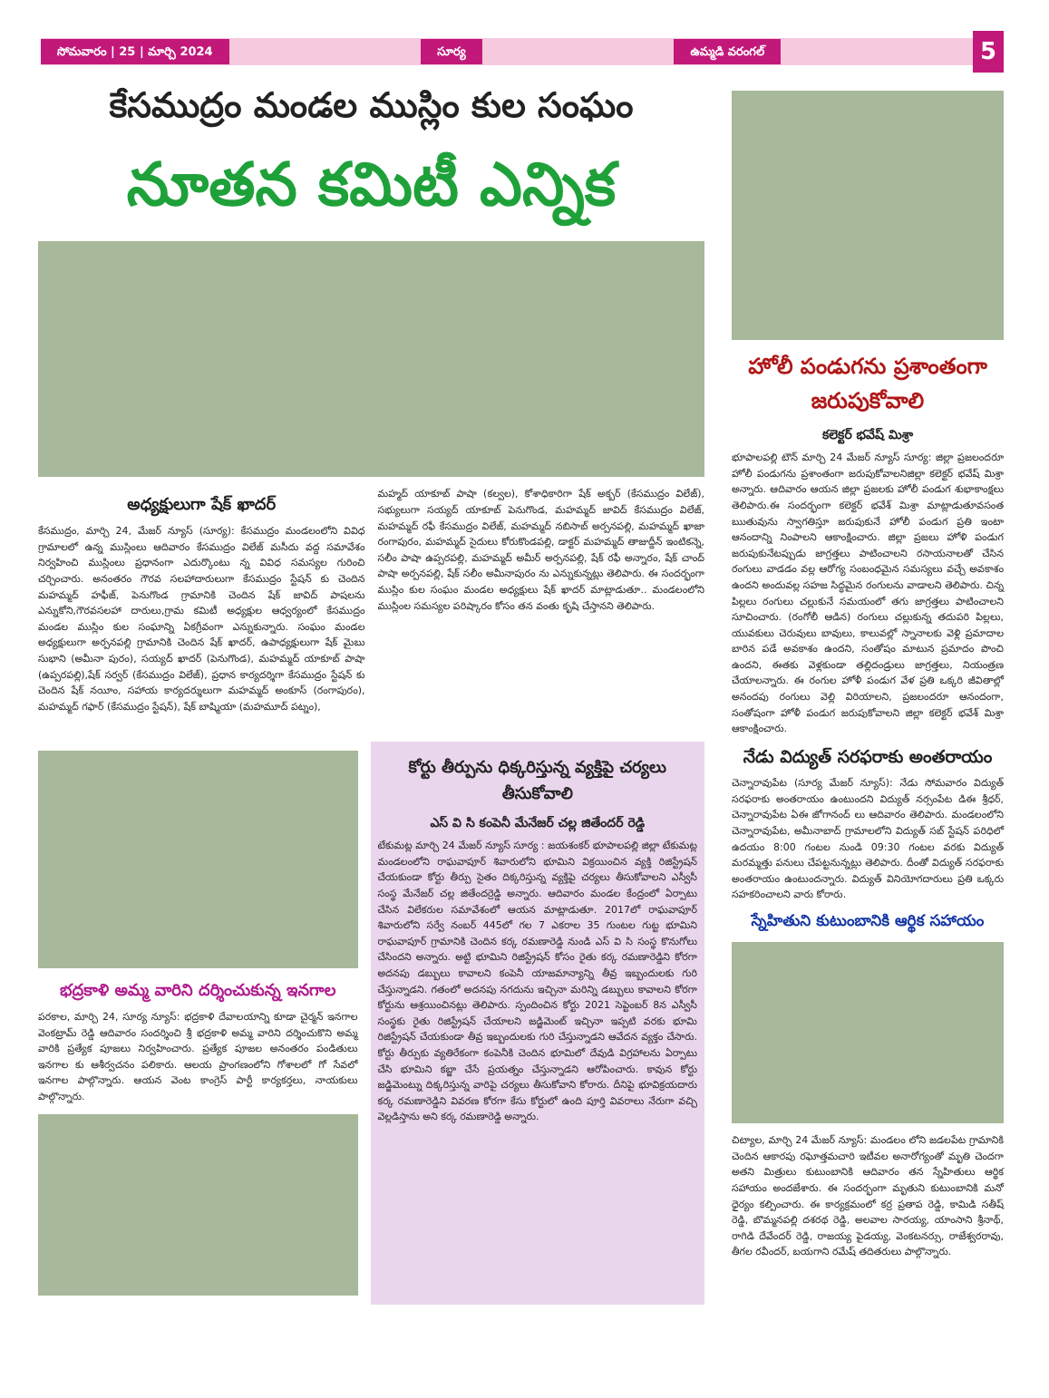సోమవారం | 25 | మార్చి 2024 సూర్య ఉమ్మడి వరంగల్ 5
కేసముద్రం మండల ముస్లిం కుల సంఘం
నూతన కమిటీ ఎన్నిక
అధ్యక్షులుగా షేక్ ఖాదర్
కేసముద్రం, మార్చి 24, మేజర్ న్యూస్ (సూర్య): కేసముద్రం మండలంలోని వివిధ గ్రామాలలో ఉన్న ముస్లింలు ఆదివారం కేసముద్రం విలేజ్ మసీదు వద్ద సమావేశం నిర్వహించి ముస్లింలు ప్రధానంగా ఎదుర్కొంటు న్న వివిధ సమస్యల గురించి చర్చించారు. అనంతరం గౌరవ సలహాదారులుగా కేసముద్రం స్టేషన్ కు చెందిన మహమ్మద్ హఫీజ్, పెనుగొండ గ్రామానికి చెందిన షేక్ జావిద్ పాషలను ఎన్నుకోని,గౌరవసలహా దారులు,గ్రామ కమిటీ అధ్యక్షుల ఆధ్వర్యంలో కేసముద్రం మండల ముస్లిం కుల సంఘాన్ని ఏకగ్రీవంగా ఎన్నుకున్నారు. సంఘం మండల అధ్యక్షులుగా అర్పనపల్లి గ్రామానికి చెందిన షేక్ ఖాదర్, ఉపాధ్యక్షులుగా షేక్ మైబు సుభాని (అమీనా పురం), సయ్యద్ ఖాదర్ (పెనుగొండ), మహమ్మద్ యాకూబ్ పాషా (ఉప్పరపల్లి),షేక్ సర్వర్ (కేసముద్రం విలేజ్), ప్రధాన కార్యదర్శిగా కేసముద్రం స్టేషన్ కు చెందిన షేక్ నయీం, సహాయ కార్యదర్శులుగా మహమ్మద్ అంకూస్ (రంగాపురం), మహమ్మద్ గఫార్ (కేసముద్రం స్టేషన్), షేక్ బాష్మియా (మహమూద్ పట్నం),
మహ్మద్ యాకూబ్ పాషా (కల్వల), కోశాధికారిగా షేక్ అక్బర్ (కేసముద్రం విలేజ్), సభ్యులుగా సయ్యద్ యాకూబ్ పెనుగొండ, మహమ్మద్ జావిద్ కేసముద్రం విలేజ్, మహమ్మద్ రఫీ కేసముద్రం విలేజ్, మహమ్మద్ నబిసాబ్ అర్పనపల్లి, మహమ్మద్ ఖాజా రంగాపురం, మహమ్మద్ సైదులు కోరుకొండపల్లి, డాక్టర్ మహమ్మద్ తాజుద్దీన్ ఇంటికన్నె, సలీం పాషా ఉప్పరపల్లి, మహమ్మద్ అమీర్ అర్పనపల్లి, షేక్ రఫీ అన్నారం, షేక్ చాంద్ పాషా అర్పనపల్లి, షేక్ సలీం అమీనాపురం ను ఎన్నుకున్నట్లు తెలిపారు. ఈ సందర్భంగా ముస్లిం కుల సంఘం మండల అధ్యక్షులు షేక్ ఖాదర్ మాట్లాడుతూ.. మండలంలోని ముస్లింల సమస్యల పరిష్కారం కోసం తన వంతు కృషి చేస్తానని తెలిపారు.
భద్రకాళి అమ్మ వారిని దర్శించుకున్న ఇనగాల
పరకాల, మార్చి 24, సూర్య న్యూస్: భద్రకాళి దేవాలయాన్ని కూడా చైర్మన్ ఇనగాల వెంకట్రామ్ రెడ్డి ఆదివారం సందర్శించి శ్రీ భద్రకాళి అమ్మ వారిని దర్శించుకొని అమ్మ వారికి ప్రత్యేక పూజలు నిర్వహించారు. ప్రత్యేక పూజల అనంతరం పండితులు ఇనగాల కు ఆశీర్వచనం పలికారు. ఆలయ ప్రాంగణంలోని గోశాలలో గో సేవలో ఇనగాల పాల్గొన్నారు. ఆయన వెంట కాంగ్రెస్ పార్టీ కార్యకర్తలు, నాయకులు పాల్గొన్నారు.
కోర్టు తీర్పును ధిక్కరిస్తున్న వ్యక్తిపై చర్యలు తీసుకోవాలి
ఎస్ వి సి కంపెనీ మేనేజర్ చల్ల జితేందర్ రెడ్డి
టేకుమట్ల మార్చి 24 మేజర్ న్యూస్ సూర్య : జయశంకర్ భూపాలపల్లి జిల్లా టేకుమట్ల మండలంలోని రాఘవాపూర్ శివారులోని భూమిని విక్రయించిన వ్యక్తి రిజిస్ట్రేషన్ చేయకుండా కోర్టు తీర్పు సైతం దిక్కరిస్తున్న వ్యక్తిపై చర్యలు తీసుకోవాలని ఎస్వీసీ సంస్థ మేనేజర్ చల్ల జితేందర్రెడ్డి అన్నారు. ఆదివారం మండల కేంద్రంలో ఏర్పాటు చేసిన విలేకరుల సమావేశంలో ఆయన మాట్లాడుతూ. 2017లో రాఘవాపూర్ శివారులోని సర్వే నంబర్ 445లో గల 7 ఎకరాల 35 గుంటల గుట్ట భూమిని రాఘవాపూర్ గ్రామానికి చెందిన కర్క రమణారెడ్డి నుండి ఎస్ వి సి సంస్థ కొనుగోలు చేసిందని అన్నారు. అట్టి భూమిని రిజిస్ట్రేషన్ కోసం రైతు కర్క రమణారెడ్డిని కోరగా అదనపు డబ్బులు కావాలని కంపెనీ యాజమాన్యాన్ని తీవ్ర ఇబ్బందులకు గురి చేస్తున్నాడని. గతంలో అదనపు నగదును ఇచ్చినా మరిన్ని డబ్బులు కావాలని కోరగా కోర్టును ఆశ్రయించినట్లు తెలిపారు. స్పందించిన కోర్టు 2021 సెప్టెంబర్ 8న ఎస్వీసీ సంస్థకు రైతు రిజిస్ట్రేషన్ చేయాలని జడ్జిమెంట్ ఇచ్చినా ఇప్పటి వరకు భూమి రిజిస్ట్రేషన్ చేయకుండా తీవ్ర ఇబ్బందులకు గురి చేస్తున్నాడని ఆవేదన వ్యక్తం చేసారు. కోర్టు తీర్పుకు వ్యతిరేకంగా కంపెనీకి చెందిన భూమిలో దేవుడి విగ్రహాలను ఏర్పాటు చేసి భూమిని కబ్జా చేసే ప్రయత్నం చేస్తున్నాడని ఆరోపించారు. కావున కోర్టు జడ్జిమెంట్ను దిక్కరిస్తున్న వారిపై చర్యలు తీసుకోవాని కోరారు. దీనిపై భూవిక్రయదారు కర్క రమణారెడ్డిని వివరణ కోరగా కేసు కోర్టులో ఉంది పూర్తి వివరాలు నేరుగా వచ్చి వెల్లడిస్తాను అని కర్క రమణారెడ్డి అన్నారు.
హోలీ పండుగను ప్రశాంతంగా జరుపుకోవాలి
కలెక్టర్ భవేష్ మిశ్రా
భూపాలపల్లి టౌన్ మార్చి 24 మేజర్ న్యూస్ సూర్య: జిల్లా ప్రజలందరూ హోలీ పండుగను ప్రశాంతంగా జరుపుకోవాలనిజిల్లా కలెక్టర్ భవేష్ మిశ్రా అన్నారు. ఆదివారం ఆయన జిల్లా ప్రజలకు హోలీ పండుగ శుభాకాంక్షలు తెలిపారు.ఈ సందర్భంగా కలెక్టర్ భవేశ్ మిశ్రా మాట్లాడుతూవసంత ఋతువును స్వాగతిస్తూ జరుపుకునే హోలీ పండుగ ప్రతి ఇంటా ఆనందాన్ని నింపాలని ఆకాంక్షించారు. జిల్లా ప్రజలు హోళి పండుగ జరుపుకునేటప్పుడు జాగ్రత్తలు పాటించాలని రసాయనాలతో చేసిన రంగులు వాడడం వల్ల ఆరోగ్య సంబంధమైన సమస్యలు వచ్చే అవకాశం ఉందని అందువల్ల సహజ సిద్ధమైన రంగులను వాడాలని తెలిపారు. చిన్న పిల్లలు రంగులు చల్లుకునే సమయంలో తగు జాగ్రత్తలు పాటించాలని సూచించారు. (రంగోలీ ఆడిన) రంగులు చల్లుకున్న తదుపరి పిల్లలు, యువకులు చెరువులు బావులు, కాలువల్లో స్నానాలకు వెళ్లి ప్రమాదాల బారిన పడే అవకాశం ఉందని, సంతోషం మాటున ప్రమాదం పొంచి ఉందని, ఈతకు వెళ్లకుండా తల్లిదండ్రులు జాగ్రత్తలు, నియంత్రణ చేయాలన్నారు. ఈ రంగుల హోళీ పండుగ వేళ ప్రతి ఒక్కరి జీవితాల్లో అనందపు రంగులు వెల్లి విరియాలని, ప్రజలందరూ ఆనందంగా, సంతోషంగా హోళీ పండుగ జరుపుకోవాలని జిల్లా కలెక్టర్ భవేశ్ మిశ్రా ఆకాంక్షించారు.
నేడు విద్యుత్ సరఫరాకు అంతరాయం
చెన్నారావుపేట (సూర్య మేజర్ న్యూస్): నేడు సోమవారం విద్యుత్ సరఫరాకు అంతరాయం ఉంటుందని విద్యుత్ నర్సంపేట డిఈ శ్రీధర్, చెన్నారావుపేట ఏఈ జోగానంద్ లు ఆదివారం తెలిపారు. మండలంలోని చెన్నారావుపేట, అమీనాబాద్ గ్రామాలలోని విద్యుత్ సబ్ స్టేషన్ పరిధిలో ఉదయం 8:00 గంటల నుండి 09:30 గంటల వరకు విద్యుత్ మరమ్మత్తు పనులు చేపట్టనున్నట్లు తెలిపారు. దీంతో విద్యుత్ సరఫరాకు అంతరాయం ఉంటుందన్నారు. విద్యుత్ వినియోగదారులు ప్రతి ఒక్కరు సహకరించాలని వారు కోరారు.
స్నేహితుని కుటుంబానికి ఆర్థిక సహాయం
చిట్యాల, మార్చి 24 మేజర్ న్యూస్: మండలం లోని జడలపేట గ్రామానికి చెందిన ఆకారపు రఘోత్తమచారి ఇటీవల అనారోగ్యంతో మృతి చెందగా అతని మిత్రులు కుటుంబానికి ఆదివారం తన స్నేహితులు ఆర్థిక సహాయం అందజేశారు. ఈ సందర్భంగా మృతుని కుటుంబానికి మనో ధైర్యం కల్పించారు. ఈ కార్యక్రమంలో కర్ర ప్రతాప రెడ్డి, కామిడి సతీష్ రెడ్డి, బొమ్మనపల్లి దశరథ రెడ్డి, అలవాల సారయ్య, యాంసాని శ్రీనాథ్, రాగిడి దేవేందర్ రెడ్డి, రాజయ్య పైడయ్య, వెంకటనర్సు, రాజేశ్వరరావు, తీగల రవీందర్, బయగాని రమేష్ తదితరులు పాల్గొన్నారు.